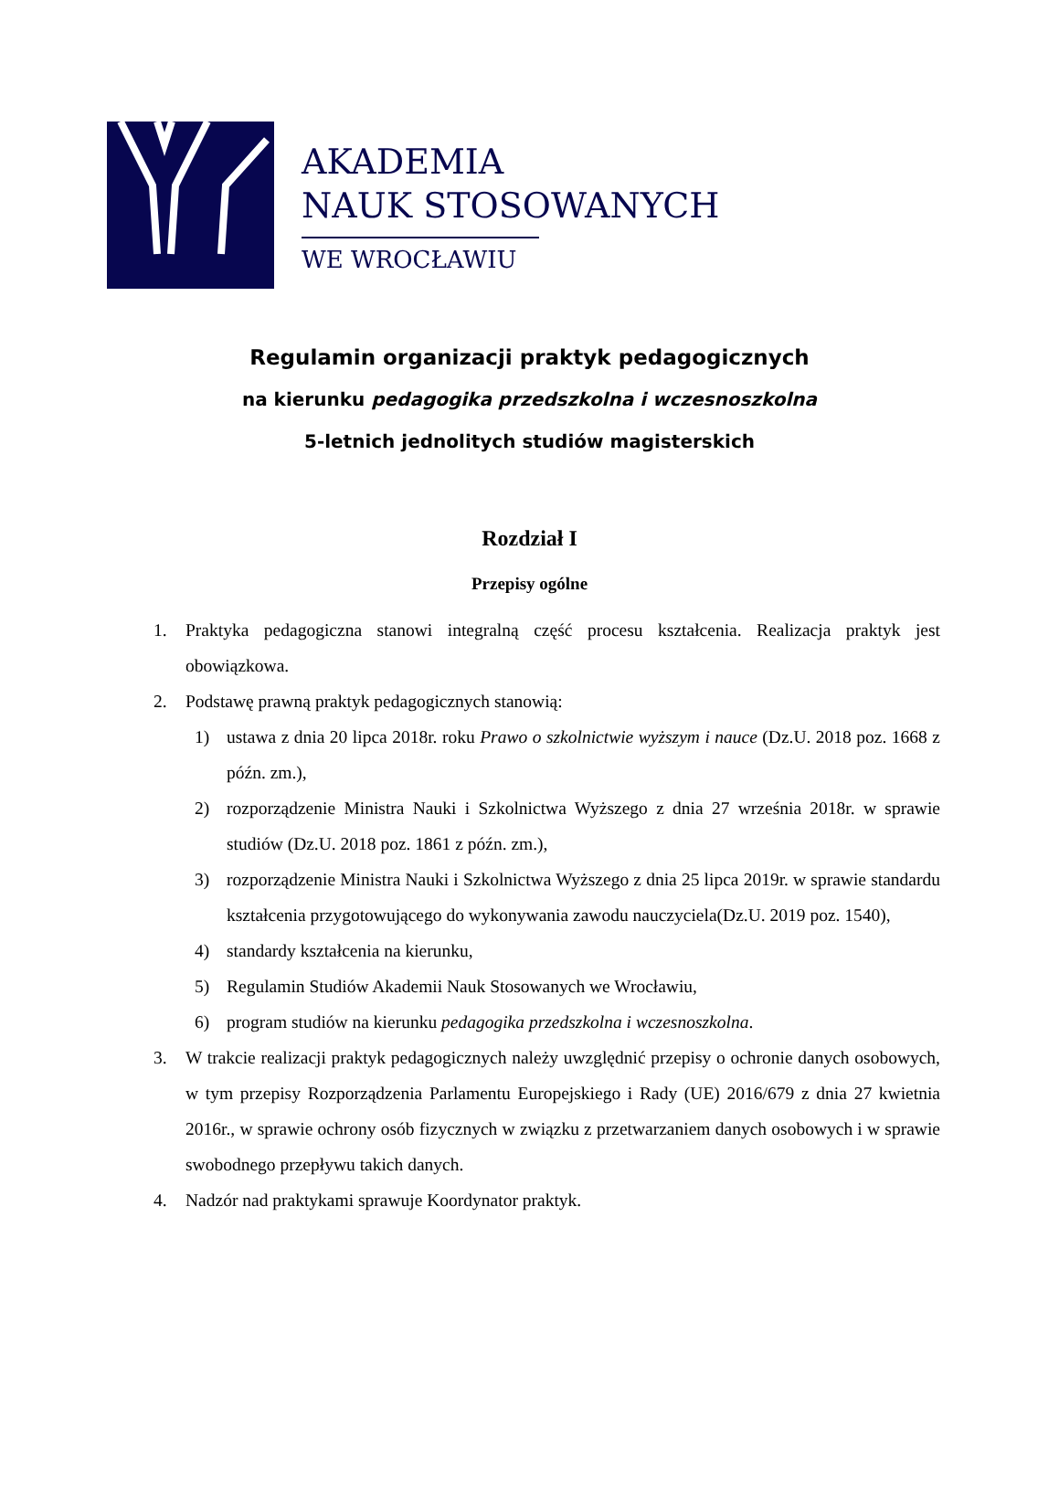AKADEMIA
NAUK STOSOWANYCH
WE WROCŁAWIU
Regulamin organizacji praktyk pedagogicznych
na kierunku pedagogika przedszkolna i wczesnoszkolna
5-letnich jednolitych studiów magisterskich
Rozdział I
Przepisy ogólne
1. Praktyka pedagogiczna stanowi integralną część procesu kształcenia. Realizacja praktyk jest obowiązkowa.
2. Podstawę prawną praktyk pedagogicznych stanowią:
1) ustawa z dnia 20 lipca 2018r. roku Prawo o szkolnictwie wyższym i nauce (Dz.U. 2018 poz. 1668 z późn. zm.),
2) rozporządzenie Ministra Nauki i Szkolnictwa Wyższego z dnia 27 września 2018r. w sprawie studiów (Dz.U. 2018 poz. 1861 z późn. zm.),
3) rozporządzenie Ministra Nauki i Szkolnictwa Wyższego z dnia 25 lipca 2019r. w sprawie standardu kształcenia przygotowującego do wykonywania zawodu nauczyciela(Dz.U. 2019 poz. 1540),
4) standardy kształcenia na kierunku,
5) Regulamin Studiów Akademii Nauk Stosowanych we Wrocławiu,
6) program studiów na kierunku pedagogika przedszkolna i wczesnoszkolna.
3. W trakcie realizacji praktyk pedagogicznych należy uwzględnić przepisy o ochronie danych osobowych, w tym przepisy Rozporządzenia Parlamentu Europejskiego i Rady (UE) 2016/679 z dnia 27 kwietnia 2016r., w sprawie ochrony osób fizycznych w związku z przetwarzaniem danych osobowych i w sprawie swobodnego przepływu takich danych.
4. Nadzór nad praktykami sprawuje Koordynator praktyk.